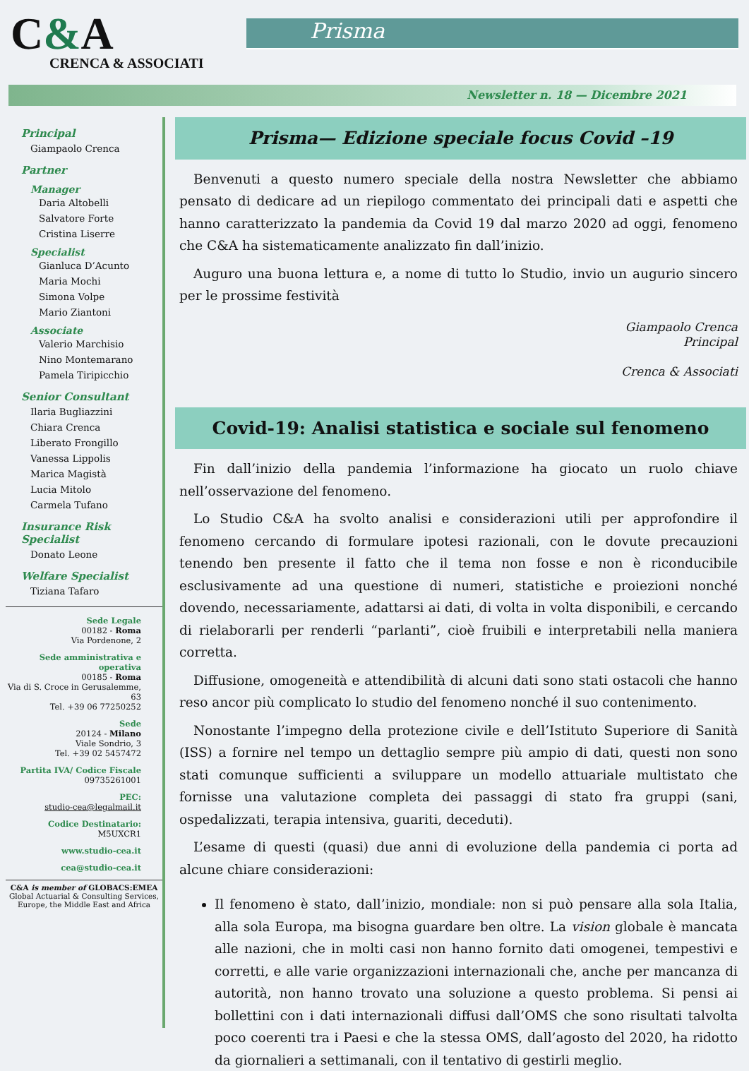C&A
CRENCA & ASSOCIATI
Prisma
Newsletter n. 18 — Dicembre 2021
Principal
Giampaolo Crenca
Partner
Manager
Daria Altobelli
Salvatore Forte
Cristina Liserre
Specialist
Gianluca D’Acunto
Maria Mochi
Simona Volpe
Mario Ziantoni
Associate
Valerio Marchisio
Nino Montemarano
Pamela Tiripicchio
Senior Consultant
Ilaria Bugliazzini
Chiara Crenca
Liberato Frongillo
Vanessa Lippolis
Marica Magistà
Lucia Mitolo
Carmela Tufano
Insurance Risk Specialist
Donato Leone
Welfare Specialist
Tiziana Tafaro
Sede Legale
00182 - Roma
Via Pordenone, 2
Sede amministrativa e operativa
00185 - Roma
Via di S. Croce in Gerusalemme, 63
Tel. +39 06 77250252
Sede
20124 - Milano
Viale Sondrio, 3
Tel. +39 02 5457472
Partita IVA/ Codice Fiscale
09735261001
PEC:
studio-cea@legalmail.it
Codice Destinatario:
M5UXCR1
www.studio-cea.it
cea@studio-cea.it
C&A is member of GLOBACS:EMEA
Global Actuarial & Consulting Services,
Europe, the Middle East and Africa
Prisma— Edizione speciale focus Covid –19
Benvenuti a questo numero speciale della nostra Newsletter che abbiamo pensato di dedicare ad un riepilogo commentato dei principali dati e aspetti che hanno caratterizzato la pandemia da Covid 19 dal marzo 2020 ad oggi, fenomeno che C&A ha sistematicamente analizzato fin dall’inizio.
Auguro una buona lettura e, a nome di tutto lo Studio, invio un augurio sincero per le prossime festività
Giampaolo Crenca
Principal
Crenca & Associati
Covid-19: Analisi statistica e sociale sul fenomeno
Fin dall’inizio della pandemia l’informazione ha giocato un ruolo chiave nell’osservazione del fenomeno.
Lo Studio C&A ha svolto analisi e considerazioni utili per approfondire il fenomeno cercando di formulare ipotesi razionali, con le dovute precauzioni tenendo ben presente il fatto che il tema non fosse e non è riconducibile esclusivamente ad una questione di numeri, statistiche e proiezioni nonché dovendo, necessariamente, adattarsi ai dati, di volta in volta disponibili, e cercando di rielaborarli per renderli “parlanti”, cioè fruibili e interpretabili nella maniera corretta.
Diffusione, omogeneità e attendibilità di alcuni dati sono stati ostacoli che hanno reso ancor più complicato lo studio del fenomeno nonché il suo contenimento.
Nonostante l’impegno della protezione civile e dell’Istituto Superiore di Sanità (ISS) a fornire nel tempo un dettaglio sempre più ampio di dati, questi non sono stati comunque sufficienti a sviluppare un modello attuariale multistato che fornisse una valutazione completa dei passaggi di stato fra gruppi (sani, ospedalizzati, terapia intensiva, guariti, deceduti).
L’esame di questi (quasi) due anni di evoluzione della pandemia ci porta ad alcune chiare considerazioni:
Il fenomeno è stato, dall’inizio, mondiale: non si può pensare alla sola Italia, alla sola Europa, ma bisogna guardare ben oltre. La vision globale è mancata alle nazioni, che in molti casi non hanno fornito dati omogenei, tempestivi e corretti, e alle varie organizzazioni internazionali che, anche per mancanza di autorità, non hanno trovato una soluzione a questo problema. Si pensi ai bollettini con i dati internazionali diffusi dall’OMS che sono risultati talvolta poco coerenti tra i Paesi e che la stessa OMS, dall’agosto del 2020, ha ridotto da giornalieri a settimanali, con il tentativo di gestirli meglio.